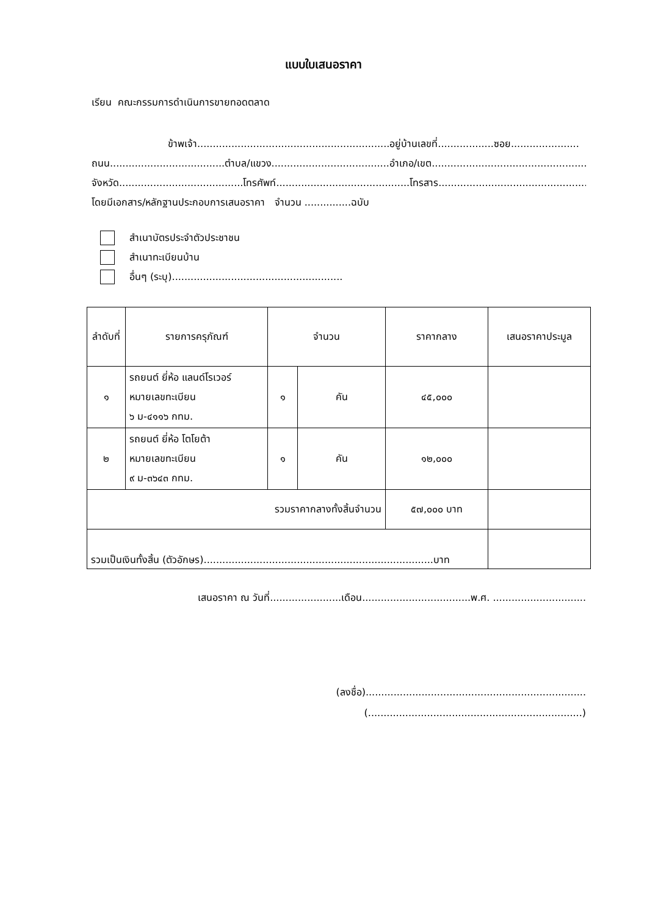แบบใบเสนอราคา
เรียน คณะกรรมการดำเนินการขายทอดตลาด
ข้าพเจ้า..............................................................อยู่บ้านเลขที่..................ซอย......................
ถนน.....................................ตำบล/แขวง......................................อำเภอ/เขต...................................................
จังหวัด........................................โทรศัพท์...........................................โทรสาร..................................................
โดยมีเอกสาร/หลักฐานประกอบการเสนอราคา จำนวน ...............ฉบับ
สำเนาบัตรประจำตัวประชาชน
สำเนาทะเบียนบ้าน
อื่นๆ (ระบุ).......................................................
| ลำดับที่ | รายการครุภัณฑ์ | จำนวน | | ราคากลาง | เสนอราคาประมูล |
| --- | --- | --- | --- | --- | --- |
| ๑ | รถยนต์ ยี่ห้อ แลนด์โรเวอร์ หมายเลขทะเบียน ๖ ม-๔๑๑๖ กทม. | ๑ | คัน | ๔๕,๐๐๐ | |
| ๒ | รถยนต์ ยี่ห้อ โตโยต้า หมายเลขทะเบียน ๙ ม-๓๖๔๓ กทม. | ๑ | คัน | ๑๒,๐๐๐ | |
| รวมราคากลางทั้งสิ้นจำนวน | | | | ๕๗,๐๐๐ บาท | |
| รวมเป็นเงินทั้งสิ้น (ตัวอักษร)..........................................................................บาท | | | | | |
เสนอราคา ณ วันที่.......................เดือน...................................พ.ศ. ..............................
(ลงชื่อ).......................................................................
(.....................................................................)